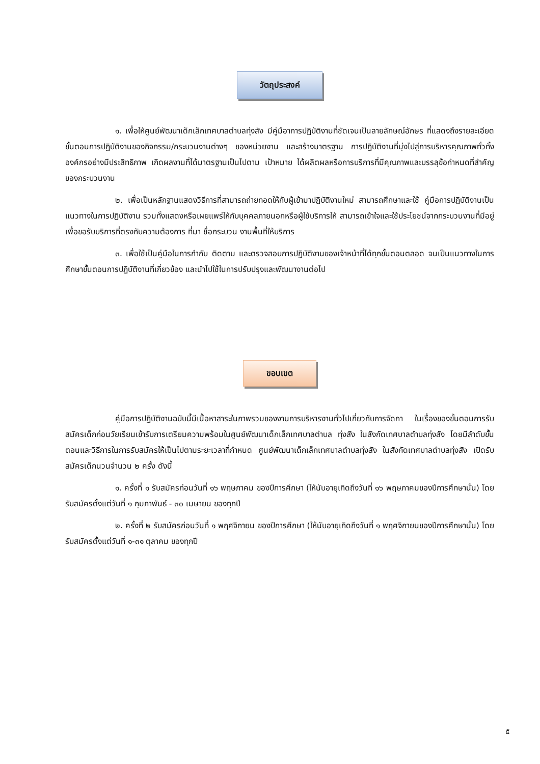วัตถุประสงค์
๑. เพื่อให้ศูนย์พัฒนาเด็กเล็กเทศบาลตำบลทุ่งสัง มีคู่มือาการปฏิบัติงานที่ชัดเจนเป็นลายลักษณ์อักษร ที่แสดงถึงรายละเอียดขั้นตอนการปฏิบัติงานของกิจกรรม/กระบวนงานต่างๆ ของหน่วยงาน และสร้างมาตรฐาน การปฏิบัติงานที่มุ่งไปสู่การบริหารคุณภาพทั่วทั้งองค์กรอย่างมีประสิทธิภาพ เกิดผลงานที่ได้มาตรฐานเป็นไปตาม เป้าหมาย ได้ผลิตผลหรือการบริการที่มีคุณภาพและบรรลุข้อกำหนดที่สำคัญของกระบวนงาน
๒. เพื่อเป็นหลักฐานแสดงวิธีการที่สามารถถ่ายทอดให้กับผู้เข้ามาปฏิบัติงานใหม่ สามารถศึกษาและใช้ คู่มือการปฏิบัติงานเป็นแนวทางในการปฏิบัติงาน รวมทั้งแสดงหรือเผยแพร่ให้กับบุคคลภายนอกหรือผู้ใช้บริการให้ สามารถเข้าใจและใช้ประโยชน์จากกระบวนงานที่มีอยู่ เพื่อขอรับบริการที่ตรงกับความต้องการ ที่มา ชื่อกระบวน งานพื้นที่ให้บริการ
๓. เพื่อใช้เป็นคู่มือในการกำกับ ติดตาม และตรวจสอบการปฏิบัติงานของเจ้าหน้าที่ได้ทุกขั้นตอนตลอด จนเป็นแนวทางในการศึกษาขั้นตอนการปฏิบัติงานที่เกี่ยวข้อง และนำไปใช้ในการปรับปรุงและพัฒนางานต่อไป
ขอบเขต
คู่มือการปฏิบัติงานฉบับนี้มีเนื้อหาสาระในภาพรวมของงานการบริหารงานทั่วไปเกี่ยวกับการจัดกา ในเรื่องของขั้นตอนการรับสมัครเด็กก่อนวัยเรียนเข้ารับการเตรียมความพร้อมในศูนย์พัฒนาเด็กเล็กเทศบาลตำบล ทุ่งสัง ในสังกัดเทศบาลตำบลทุ่งสัง โดยมีลำดับขั้นตอนและวิธีการในการรับสมัครให้เป็นไปตามระยะเวลาที่กำหนด ศูนย์พัฒนาเด็กเล็กเทศบาลตำบลทุ่งสัง ในสังกัดเทศบาลตำบลทุ่งสัง เปิดรับสมัครเด็กนวนจำนวน ๒ ครั้ง ดังนี้
๑. ครั้งที่ ๑ รับสมัครก่อนวันที่ ๑๖ พฤษภาคม ของปีการศึกษา (ให้นับอายุเกิดถึงวันที่ ๑๖ พฤษภาคมของปีการศึกษานั้น) โดยรับสมัครตั้งแต่วันที่ ๑ กุมภาพันธ์ - ๓๐ เมษายน ของทุกปี
๒. ครั้งที่ ๒ รับสมัครก่อนวันที่ ๑ พฤศจิกายน ของปีการศึกษา (ให้นับอายุเกิดถึงวันที่ ๑ พฤศจิกายนของปีการศึกษานั้น) โดยรับสมัครตั้งแต่วันที่ ๑-๓๑ ตุลาคม ของทุกปี
๕